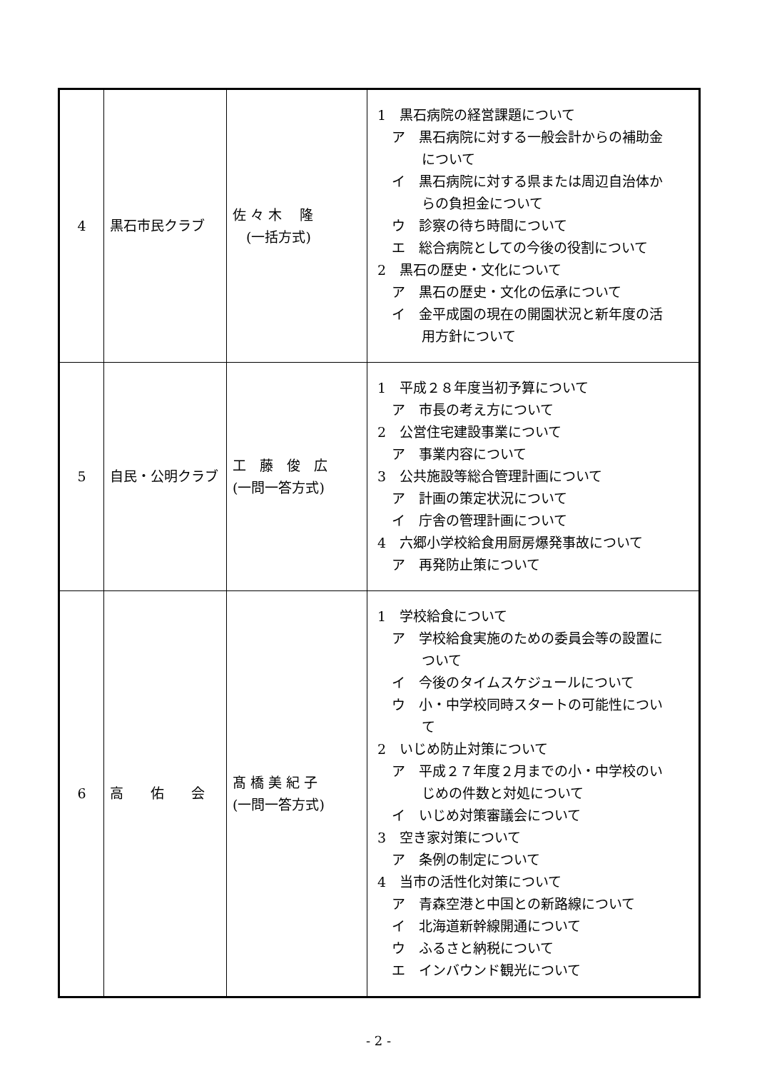| 4 | 黒石市民クラブ | 佐 々 木 隆 (一括方式) | 1 黒石病院の経営課題について ア 黒石病院に対する一般会計からの補助金 について イ 黒石病院に対する県または周辺自治体か らの負担金について ウ 診察の待ち時間について エ 総合病院としての今後の役割について 2 黒石の歴史・文化について ア 黒石の歴史・文化の伝承について イ 金平成園の現在の開園状況と新年度の活 用方針について |
| 5 | 自民・公明クラブ | 工 藤 俊 広 (一問一答方式) | 1 平成２８年度当初予算について ア 市長の考え方について 2 公営住宅建設事業について ア 事業内容について 3 公共施設等総合管理計画について ア 計画の策定状況について イ 庁舎の管理計画について 4 六郷小学校給食用厨房爆発事故について ア 再発防止策について |
| 6 | 高 佑 会 | 髙 橋 美 紀 子 (一問一答方式) | 1 学校給食について ア 学校給食実施のための委員会等の設置に ついて イ 今後のタイムスケジュールについて ウ 小・中学校同時スタートの可能性につい て 2 いじめ防止対策について ア 平成２７年度２月までの小・中学校のい じめの件数と対処について イ いじめ対策審議会について 3 空き家対策について ア 条例の制定について 4 当市の活性化対策について ア 青森空港と中国との新路線について イ 北海道新幹線開通について ウ ふるさと納税について エ インバウンド観光について |
- 2 -